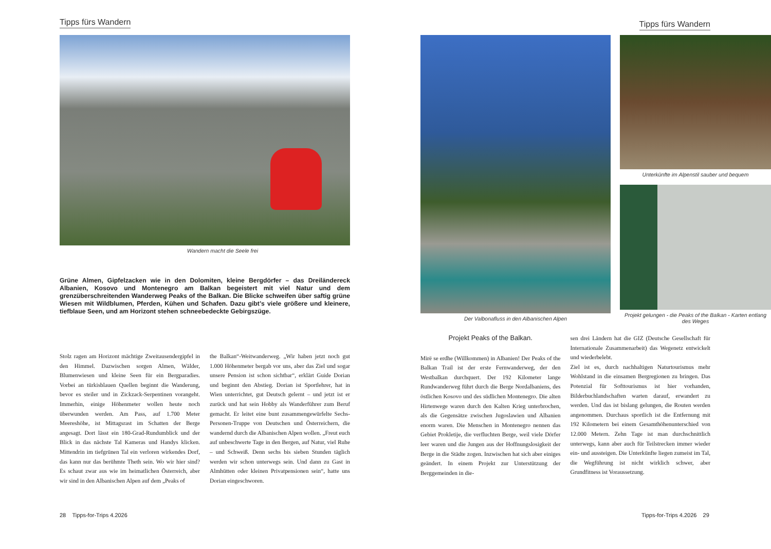Tipps fürs Wandern
Wandern macht die Seele frei
Grüne Almen, Gipfelzacken wie in den Dolomiten, kleine Bergdörfer – das Dreiländereck Albanien, Kosovo und Montenegro am Balkan begeistert mit viel Natur und dem grenzüberschreitenden Wanderweg Peaks of the Balkan. Die Blicke schweifen über saftig grüne Wiesen mit Wildblumen, Pferden, Kühen und Schafen. Dazu gibt’s viele größere und kleinere, tiefblaue Seen, und am Horizont stehen schneebedeckte Gebirgszüge.
Stolz ragen am Horizont mächtige Zweitausendergipfel in den Himmel. Dazwischen sorgen Almen, Wälder, Blumenwiesen und kleine Seen für ein Bergparadies. Vorbei an türkisblauen Quellen beginnt die Wanderung, bevor es steiler und in Zickzack-Serpentinen vorangeht. Immerhin, einige Höhenmeter wollen heute noch überwunden werden. Am Pass, auf 1.700 Meter Meereshöhe, ist Mittagsrast im Schatten der Berge angesagt. Dort lässt ein 180-Grad-Rundumblick und der Blick in das nächste Tal Kameras und Handys klicken. Mittendrin im tiefgrünen Tal ein verloren wirkendes Dorf, das kann nur das berühmte Theth sein. Wo wir hier sind? Es schaut zwar aus wie im heimatlichen Österreich, aber wir sind in den Albanischen Alpen auf dem „Peaks of
the Balkan“-Weitwanderweg. „Wir haben jetzt noch gut 1.000 Höhenmeter bergab vor uns, aber das Ziel und sogar unsere Pension ist schon sichtbar“, erklärt Guide Dorian und beginnt den Abstieg. Dorian ist Sportlehrer, hat in Wien unterrichtet, gut Deutsch gelernt – und jetzt ist er zurück und hat sein Hobby als Wanderführer zum Beruf gemacht. Er leitet eine bunt zusammengewürfelte Sechs-Personen-Truppe von Deutschen und Österreichern, die wandernd durch die Albanischen Alpen wollen. „Freut euch auf unbeschwerte Tage in den Bergen, auf Natur, viel Ruhe – und Schweiß. Denn sechs bis sieben Stunden täglich werden wir schon unterwegs sein. Und dann zu Gast in Almhütten oder kleinen Privatpensionen sein“, hatte uns Dorian eingeschworen.
28 Tipps-for-Trips 4.2026
Tipps fürs Wandern
Der Valbonafluss in den Albanischen Alpen
Unterkünfte im Alpenstil sauber und bequem
Projekt gelungen - die Peaks of the Balkan - Karten entlang des Weges
Projekt Peaks of the Balkan.
Mirë se erdhe (Willkommen) in Albanien! Der Peaks of the Balkan Trail ist der erste Fernwanderweg, der den Westbalkan durchquert. Der 192 Kilometer lange Rundwanderweg führt durch die Berge Nordalbaniens, des östlichen Kosovo und des südlichen Montenegro. Die alten Hirtenwege waren durch den Kalten Krieg unterbrochen, als die Gegensätze zwischen Jugoslawien und Albanien enorm waren. Die Menschen in Montenegro nennen das Gebiet Prokletije, die verfluchten Berge, weil viele Dörfer leer waren und die Jungen aus der Hoffnungslosigkeit der Berge in die Städte zogen. Inzwischen hat sich aber einiges geändert. In einem Projekt zur Unterstützung der Berggemeinden in die-
sen drei Ländern hat die GIZ (Deutsche Gesellschaft für Internationale Zusammenarbeit) das Wegenetz entwickelt und wiederbelebt.
Ziel ist es, durch nachhaltigen Naturtourismus mehr Wohlstand in die einsamen Bergregionen zu bringen. Das Potenzial für Softtourismus ist hier vorhanden, Bilderbuchlandschaften warten darauf, erwandert zu werden. Und das ist bislang gelungen, die Routen werden angenommen. Durchaus sportlich ist die Entfernung mit 192 Kilometern bei einem Gesamthöhenunterschied von 12.000 Metern. Zehn Tage ist man durchschnittlich unterwegs, kann aber auch für Teilstrecken immer wieder ein- und aussteigen. Die Unterkünfte liegen zumeist im Tal, die Wegführung ist nicht wirklich schwer, aber Grundfitness ist Voraussetzung.
Tipps-for-Trips 4.2026 29